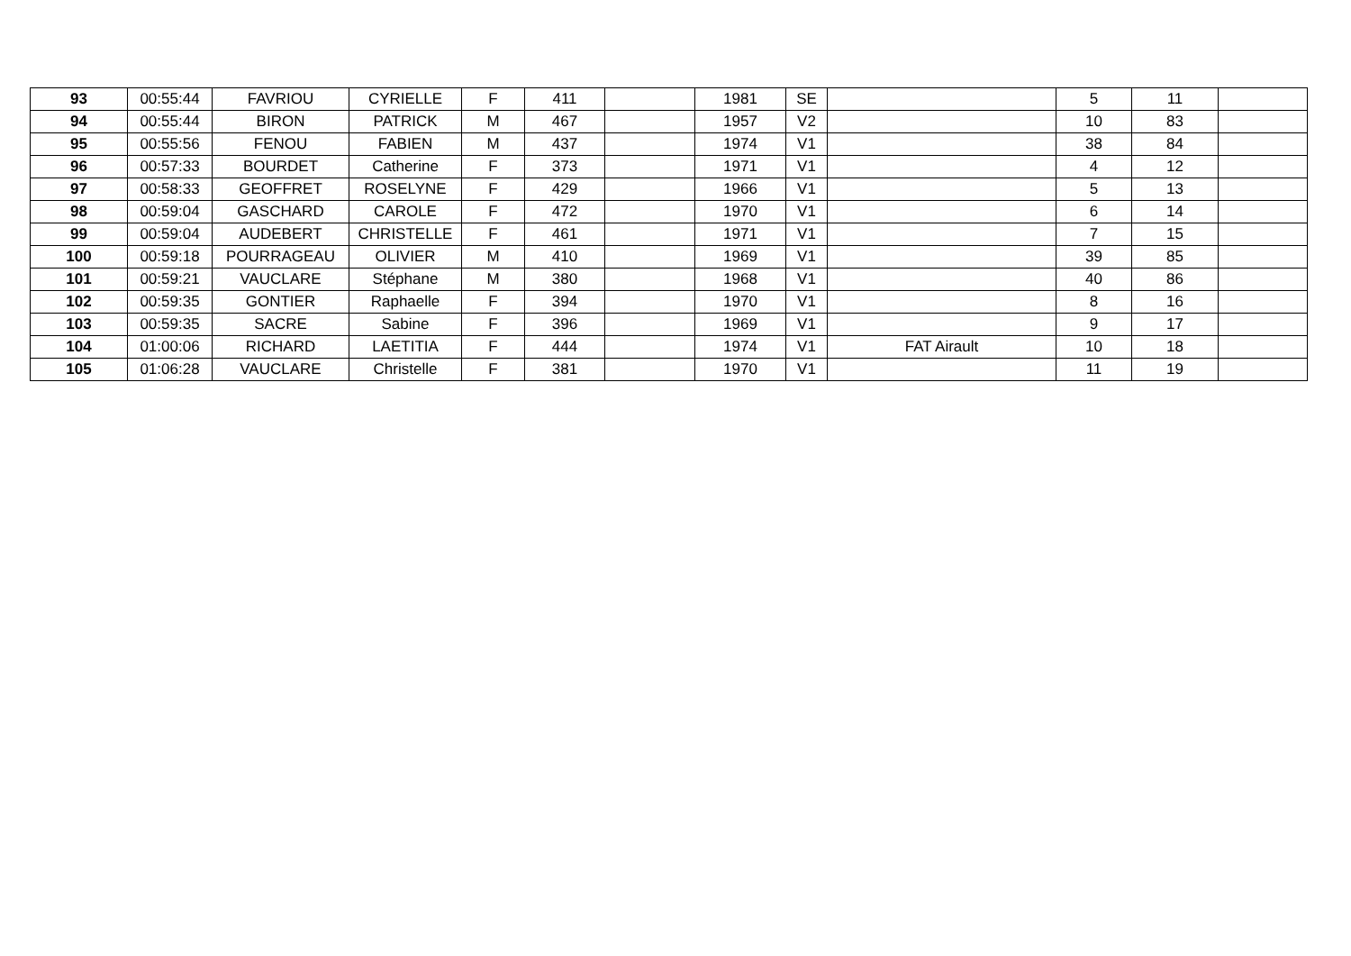| 93 | 00:55:44 | FAVRIOU | CYRIELLE | F | 411 | | 1981 | SE | | 5 | 11 | |
| 94 | 00:55:44 | BIRON | PATRICK | M | 467 | | 1957 | V2 | | 10 | 83 | |
| 95 | 00:55:56 | FENOU | FABIEN | M | 437 | | 1974 | V1 | | 38 | 84 | |
| 96 | 00:57:33 | BOURDET | Catherine | F | 373 | | 1971 | V1 | | 4 | 12 | |
| 97 | 00:58:33 | GEOFFRET | ROSELYNE | F | 429 | | 1966 | V1 | | 5 | 13 | |
| 98 | 00:59:04 | GASCHARD | CAROLE | F | 472 | | 1970 | V1 | | 6 | 14 | |
| 99 | 00:59:04 | AUDEBERT | CHRISTELLE | F | 461 | | 1971 | V1 | | 7 | 15 | |
| 100 | 00:59:18 | POURRAGEAU | OLIVIER | M | 410 | | 1969 | V1 | | 39 | 85 | |
| 101 | 00:59:21 | VAUCLARE | Stéphane | M | 380 | | 1968 | V1 | | 40 | 86 | |
| 102 | 00:59:35 | GONTIER | Raphaelle | F | 394 | | 1970 | V1 | | 8 | 16 | |
| 103 | 00:59:35 | SACRE | Sabine | F | 396 | | 1969 | V1 | | 9 | 17 | |
| 104 | 01:00:06 | RICHARD | LAETITIA | F | 444 | | 1974 | V1 | FAT Airault | 10 | 18 | |
| 105 | 01:06:28 | VAUCLARE | Christelle | F | 381 | | 1970 | V1 | | 11 | 19 | |